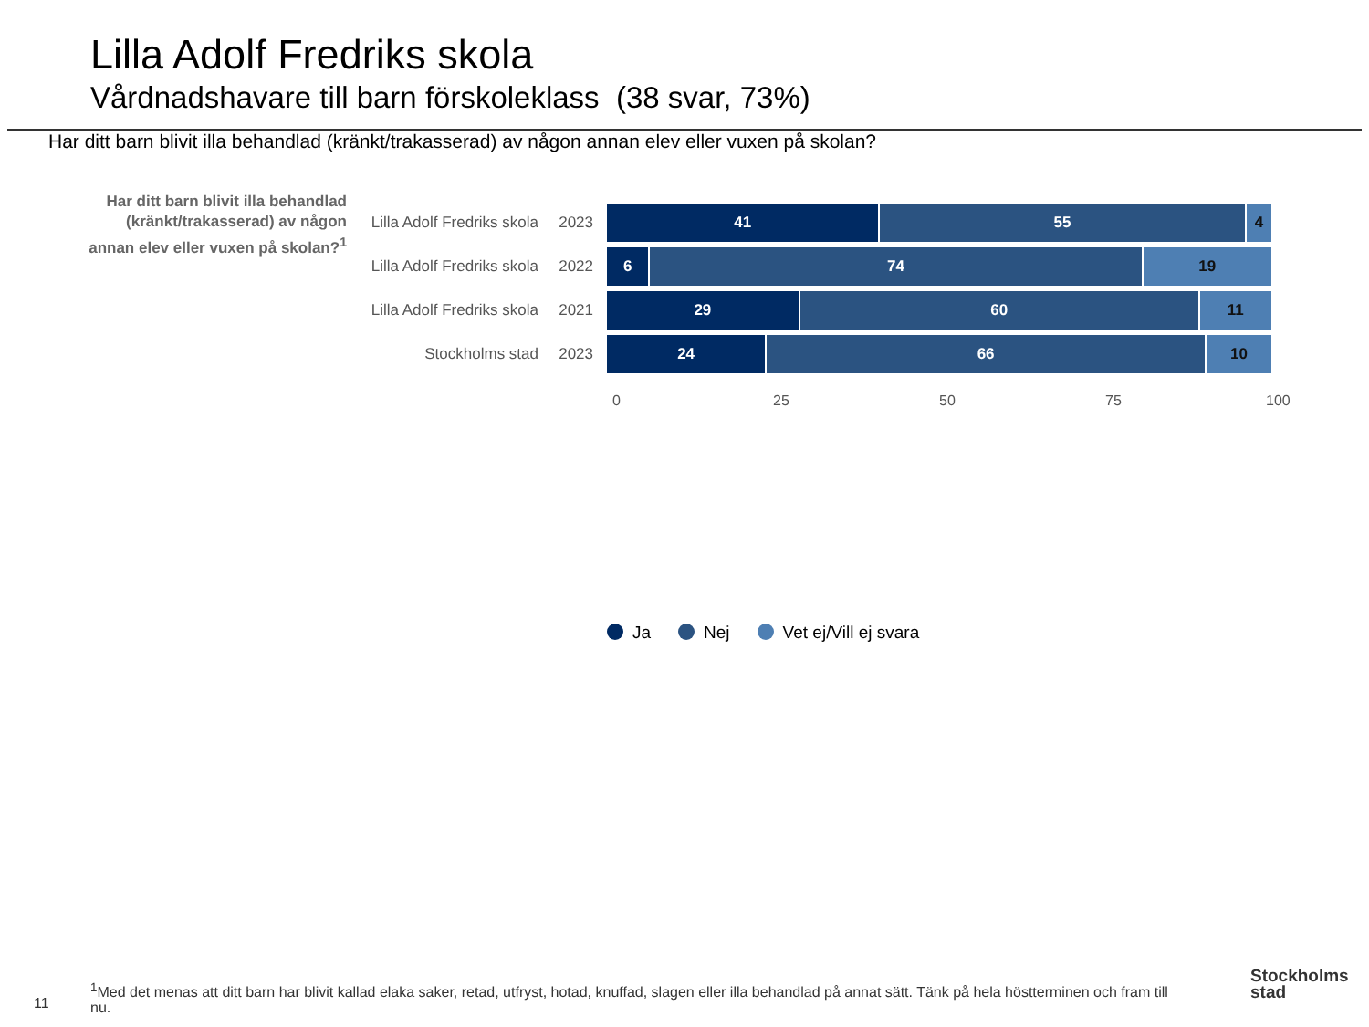Lilla Adolf Fredriks skola
Vårdnadshavare till barn förskoleklass (38 svar, 73%)
Har ditt barn blivit illa behandlad (kränkt/trakasserad) av någon annan elev eller vuxen på skolan?
Har ditt barn blivit illa behandlad (kränkt/trakasserad) av någon annan elev eller vuxen på skolan?<sup>1</sup>
Lilla Adolf Fredriks skola 2023
41 55 4
Lilla Adolf Fredriks skola 2022
6 74 19
Lilla Adolf Fredriks skola 2021
29 60 11
Stockholms stad 2023
24 66 10
0 25 50 75 100
Ja Nej Vet ej/Vill ej svara
<sup>1</sup> Med det menas att ditt barn har blivit kallad elaka saker, retad, utfryst, hotad, knuffad, slagen eller illa behandlad på annat sätt. Tänk på hela höstterminen och fram till nu.
11
Stockholms
stad